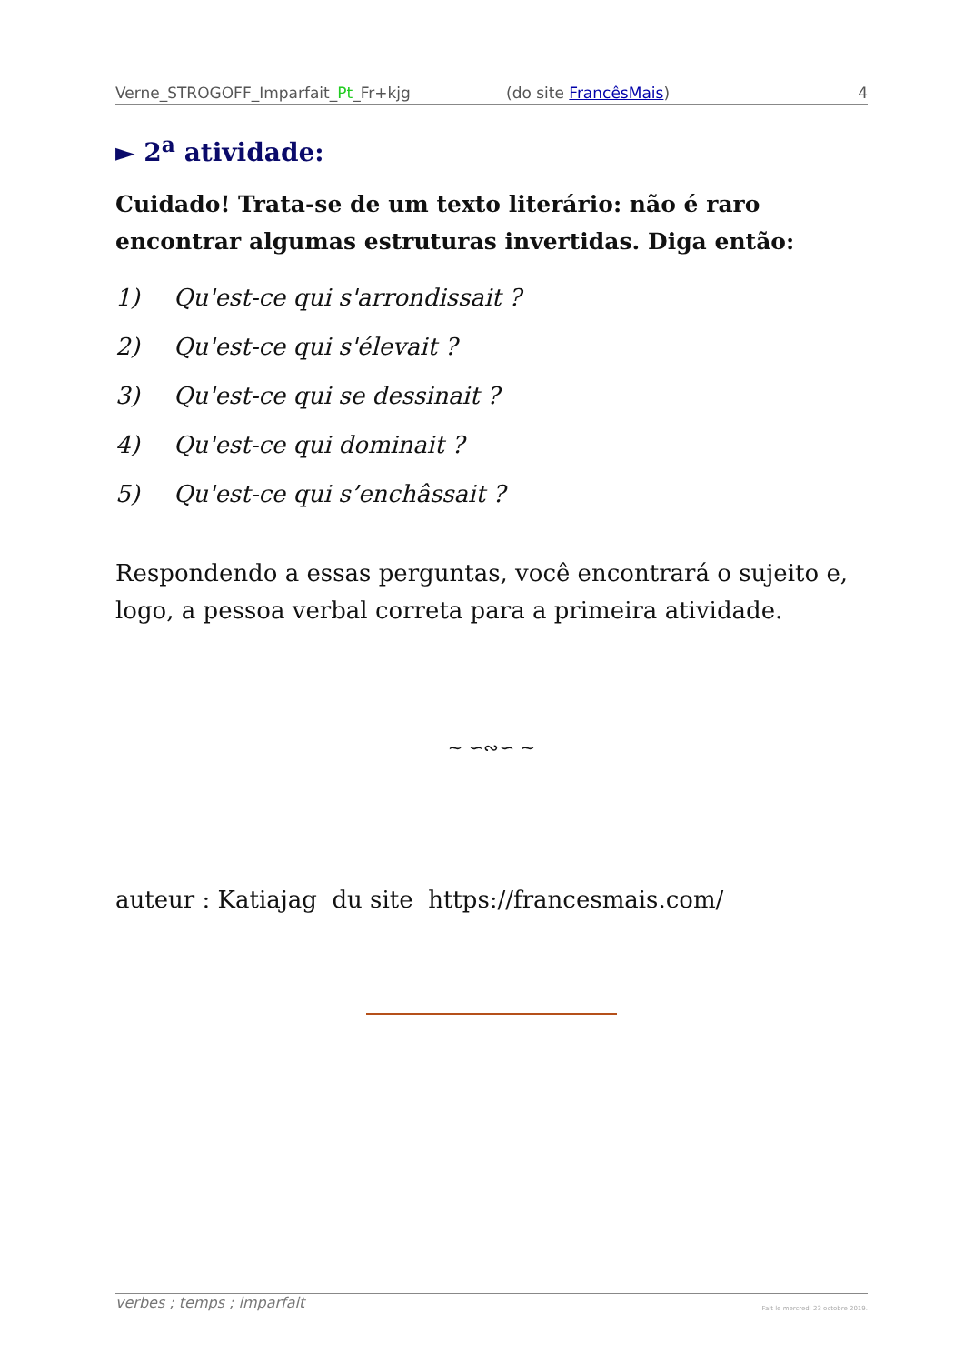Verne_STROGOFF_Imparfait_Pt_Fr+kjg (do site FrancêsMais) 4
► 2<sup>a</sup> atividade:
Cuidado! Trata-se de um texto literário: não é raro encontrar algumas estruturas invertidas. Diga então:
1) Qu'est-ce qui s'arrondissait ?
2) Qu'est-ce qui s'élevait ?
3) Qu'est-ce qui se dessinait ?
4) Qu'est-ce qui dominait ?
5) Qu'est-ce qui s’enchâssait ?
Respondendo a essas perguntas, você encontrará o sujeito e, logo, a pessoa verbal correta para a primeira atividade.
~ ∽∾∽ ~
auteur : Katiajag du site https://francesmais.com/
verbes ; temps ; imparfait Fait le mercredi 23 octobre 2019.